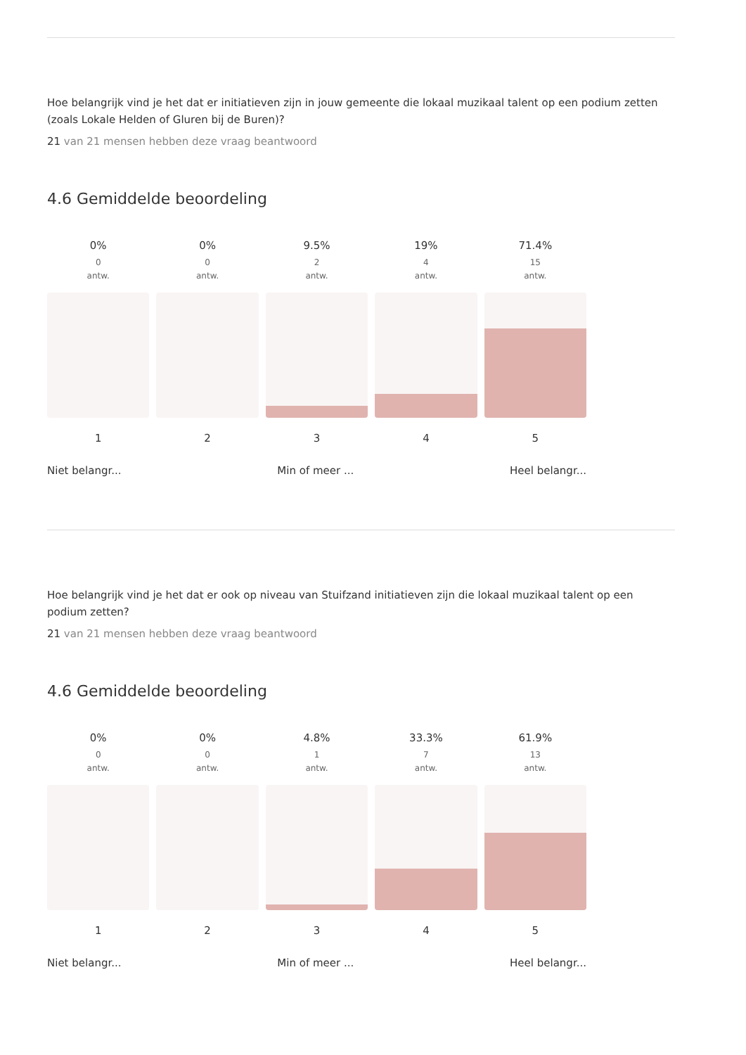Hoe belangrijk vind je het dat er initiatieven zijn in jouw gemeente die lokaal muzikaal talent op een podium zetten (zoals Lokale Helden of Gluren bij de Buren)?
21 van 21 mensen hebben deze vraag beantwoord
4.6 Gemiddelde beoordeling
0%
0
antw.
1
0%
0
antw.
2
9.5%
2
antw.
3
19%
4
antw.
4
71.4%
15
antw.
5
Niet belangr... Min of meer ... Heel belangr...
Hoe belangrijk vind je het dat er ook op niveau van Stuifzand initiatieven zijn die lokaal muzikaal talent op een podium zetten?
21 van 21 mensen hebben deze vraag beantwoord
4.6 Gemiddelde beoordeling
0%
0
antw.
1
0%
0
antw.
2
4.8%
1
antw.
3
33.3%
7
antw.
4
61.9%
13
antw.
5
Niet belangr... Min of meer ... Heel belangr...